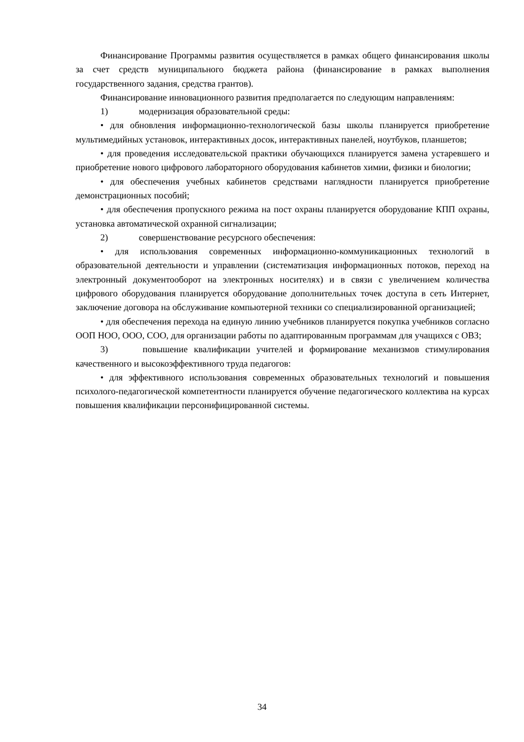Финансирование Программы развития осуществляется в рамках общего финансирования школы за счет средств муниципального бюджета района (финансирование в рамках выполнения государственного задания, средства грантов).
Финансирование инновационного развития предполагается по следующим направлениям:
1) модернизация образовательной среды:
• для обновления информационно-технологической базы школы планируется приобретение мультимедийных установок, интерактивных досок, интерактивных панелей, ноутбуков, планшетов;
• для проведения исследовательской практики обучающихся планируется замена устаревшего и приобретение нового цифрового лабораторного оборудования кабинетов химии, физики и биологии;
• для обеспечения учебных кабинетов средствами наглядности планируется приобретение демонстрационных пособий;
• для обеспечения пропускного режима на пост охраны планируется оборудование КПП охраны, установка автоматической охранной сигнализации;
2) совершенствование ресурсного обеспечения:
• для использования современных информационно-коммуникационных технологий в образовательной деятельности и управлении (систематизация информационных потоков, переход на электронный документооборот на электронных носителях) и в связи с увеличением количества цифрового оборудования планируется оборудование дополнительных точек доступа в сеть Интернет, заключение договора на обслуживание компьютерной техники со специализированной организацией;
• для обеспечения перехода на единую линию учебников планируется покупка учебников согласно ООП НОО, ООО, СОО, для организации работы по адаптированным программам для учащихся с ОВЗ;
3) повышение квалификации учителей и формирование механизмов стимулирования качественного и высокоэффективного труда педагогов:
• для эффективного использования современных образовательных технологий и повышения психолого-педагогической компетентности планируется обучение педагогического коллектива на курсах повышения квалификации персонифицированной системы.
34